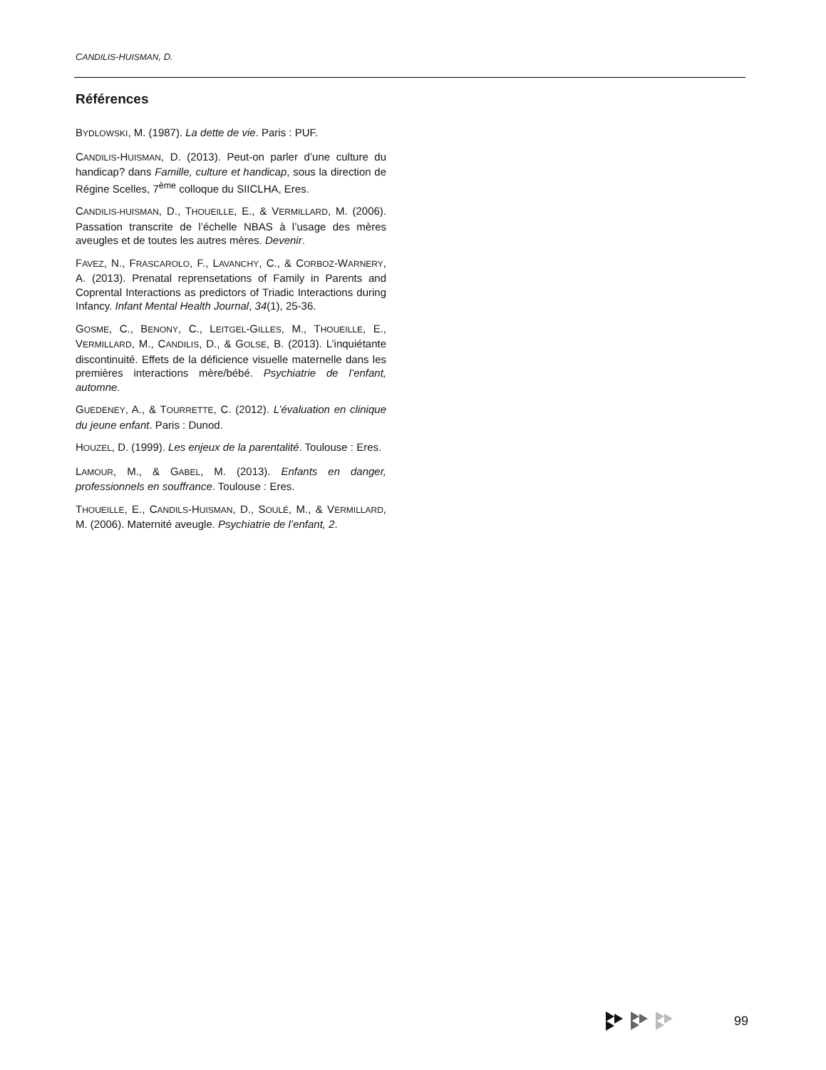CANDILIS-HUISMAN, D.
Références
BYDLOWSKI, M. (1987). La dette de vie. Paris : PUF.
CANDILIS-HUISMAN, D. (2013). Peut-on parler d’une culture du handicap? dans Famille, culture et handicap, sous la direction de Régine Scelles, 7<sup>ème</sup> colloque du SIICLHA, Eres.
CANDILIS-HUISMAN, D., THOUEILLE, E., & VERMILLARD, M. (2006). Passation transcrite de l’échelle NBAS à l’usage des mères aveugles et de toutes les autres mères. Devenir.
FAVEZ, N., FRASCAROLO, F., LAVANCHY, C., & CORBOZ-WARNERY, A. (2013). Prenatal reprensetations of Family in Parents and Coprental Interactions as predictors of Triadic Interactions during Infancy. Infant Mental Health Journal, 34(1), 25-36.
GOSME, C., BENONY, C., LEITGEL-GILLES, M., THOUEILLE, E., VERMILLARD, M., CANDILIS, D., & GOLSE, B. (2013). L’inquiétante discontinuité. Effets de la déficience visuelle maternelle dans les premières interactions mère/bébé. Psychiatrie de l’enfant, automne.
GUEDENEY, A., & TOURRETTE, C. (2012). L’évaluation en clinique du jeune enfant. Paris : Dunod.
HOUZEL, D. (1999). Les enjeux de la parentalité. Toulouse : Eres.
LAMOUR, M., & GABEL, M. (2013). Enfants en danger, professionnels en souffrance. Toulouse : Eres.
THOUEILLE, E., CANDILS-HUISMAN, D., SOULÉ, M., & VERMILLARD, M. (2006). Maternité aveugle. Psychiatrie de l’enfant, 2.
99